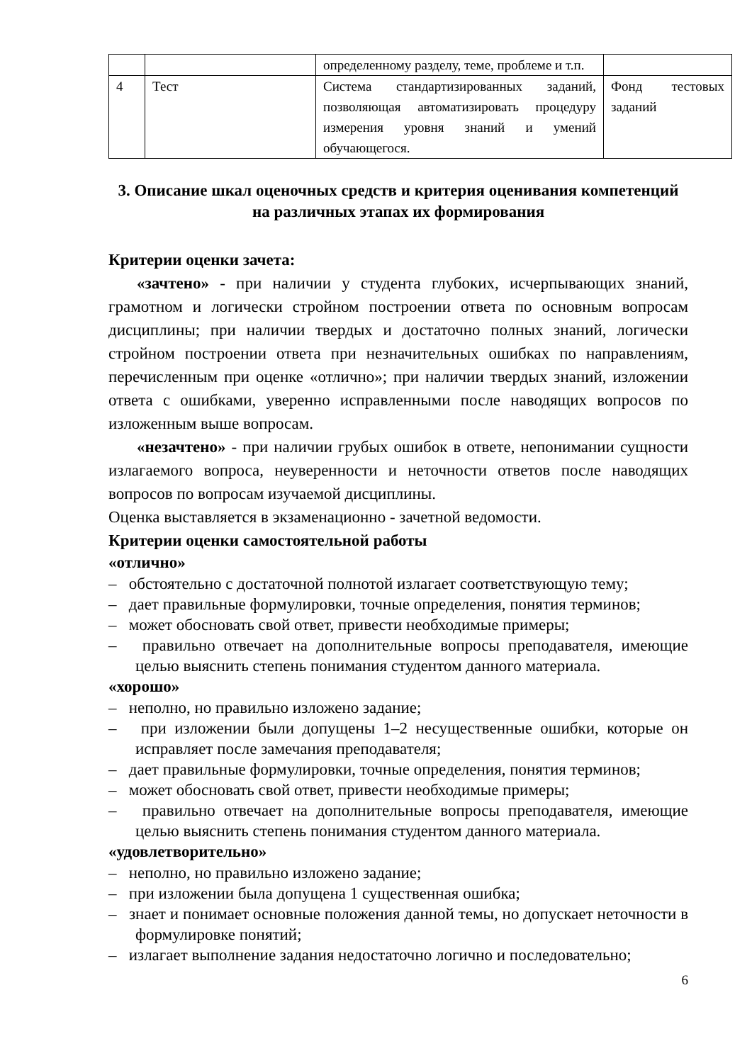| | | определенному разделу, теме, проблеме и т.п. | |
| 4 | Тест | Система стандартизированных заданий, позволяющая автоматизировать процедуру измерения уровня знаний и умений обучающегося. | Фонд тестовых заданий |
3. Описание шкал оценочных средств и критерия оценивания компетенций на различных этапах их формирования
Критерии оценки зачета:
«зачтено» - при наличии у студента глубоких, исчерпывающих знаний, грамотном и логически стройном построении ответа по основным вопросам дисциплины; при наличии твердых и достаточно полных знаний, логически стройном построении ответа при незначительных ошибках по направлениям, перечисленным при оценке «отлично»; при наличии твердых знаний, изложении ответа с ошибками, уверенно исправленными после наводящих вопросов по изложенным выше вопросам.
«незачтено» - при наличии грубых ошибок в ответе, непонимании сущности излагаемого вопроса, неуверенности и неточности ответов после наводящих вопросов по вопросам изучаемой дисциплины.
Оценка выставляется в экзаменационно - зачетной ведомости.
Критерии оценки самостоятельной работы
«отлично»
– обстоятельно с достаточной полнотой излагает соответствующую тему;
– дает правильные формулировки, точные определения, понятия терминов;
– может обосновать свой ответ, привести необходимые примеры;
– правильно отвечает на дополнительные вопросы преподавателя, имеющие целью выяснить степень понимания студентом данного материала.
«хорошо»
– неполно, но правильно изложено задание;
– при изложении были допущены 1–2 несущественные ошибки, которые он исправляет после замечания преподавателя;
– дает правильные формулировки, точные определения, понятия терминов;
– может обосновать свой ответ, привести необходимые примеры;
– правильно отвечает на дополнительные вопросы преподавателя, имеющие целью выяснить степень понимания студентом данного материала.
«удовлетворительно»
– неполно, но правильно изложено задание;
– при изложении была допущена 1 существенная ошибка;
– знает и понимает основные положения данной темы, но допускает неточности в формулировке понятий;
– излагает выполнение задания недостаточно логично и последовательно;
6